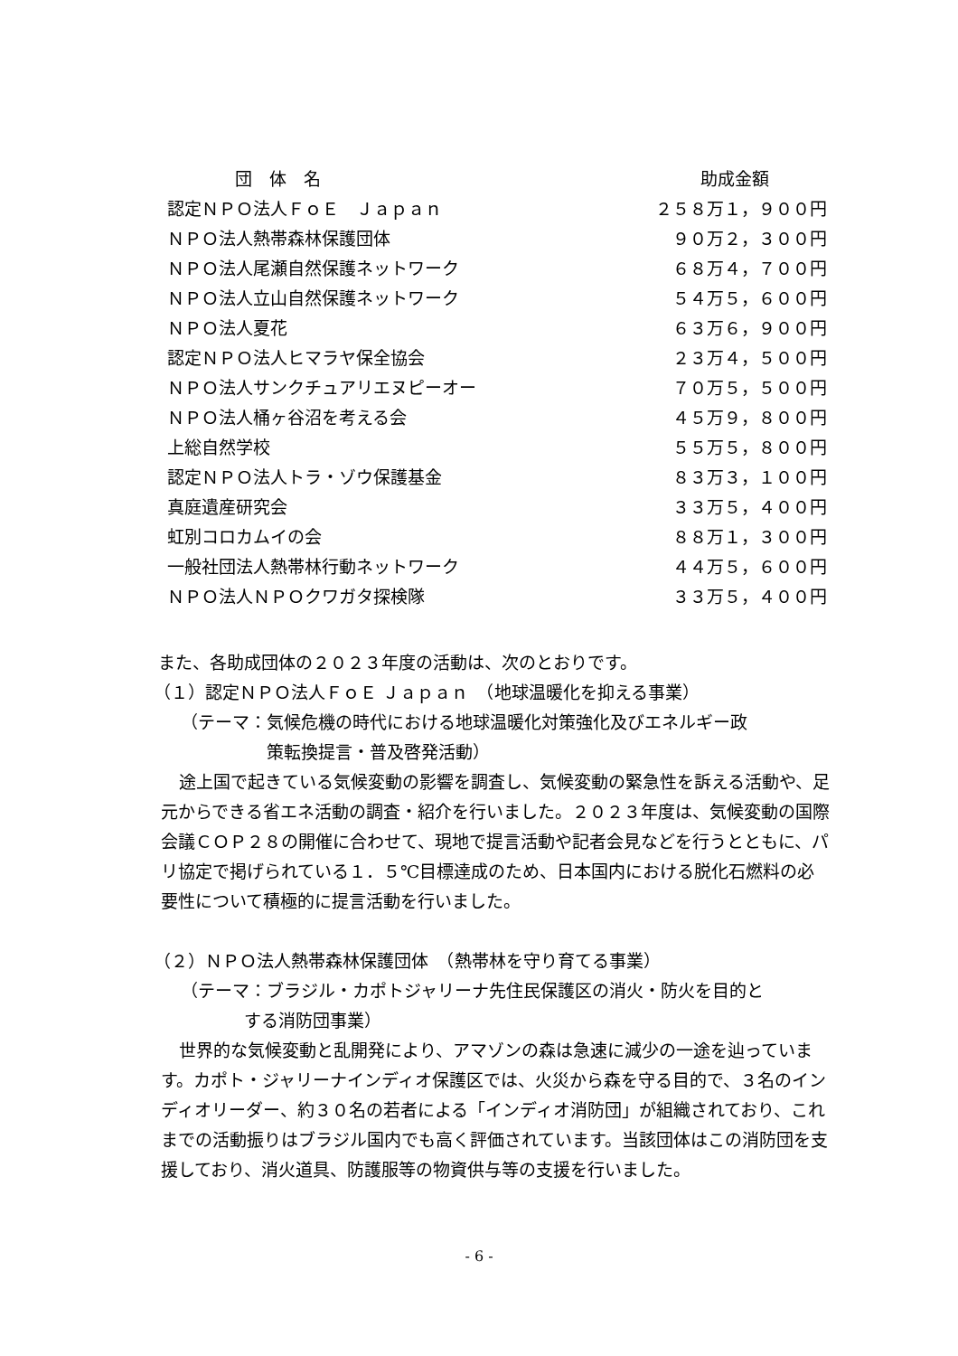| 団 体 名 | 助成金額 |
| --- | --- |
| 認定ＮＰＯ法人ＦｏＥ Ｊａｐａｎ | ２５８万１，９００円 |
| ＮＰＯ法人熱帯森林保護団体 | ９０万２，３００円 |
| ＮＰＯ法人尾瀬自然保護ネットワーク | ６８万４，７００円 |
| ＮＰＯ法人立山自然保護ネットワーク | ５４万５，６００円 |
| ＮＰＯ法人夏花 | ６３万６，９００円 |
| 認定ＮＰＯ法人ヒマラヤ保全協会 | ２３万４，５００円 |
| ＮＰＯ法人サンクチュアリエヌピーオー | ７０万５，５００円 |
| ＮＰＯ法人桶ヶ谷沼を考える会 | ４５万９，８００円 |
| 上総自然学校 | ５５万５，８００円 |
| 認定ＮＰＯ法人トラ・ゾウ保護基金 | ８３万３，１００円 |
| 真庭遺産研究会 | ３３万５，４００円 |
| 虹別コロカムイの会 | ８８万１，３００円 |
| 一般社団法人熱帯林行動ネットワーク | ４４万５，６００円 |
| ＮＰＯ法人ＮＰＯクワガタ探検隊 | ３３万５，４００円 |
また、各助成団体の２０２３年度の活動は、次のとおりです。
（１）認定ＮＰＯ法人ＦｏＥ Ｊａｐａｎ　（地球温暖化を抑える事業）
（テーマ：気候危機の時代における地球温暖化対策強化及びエネルギー政
策転換提言・普及啓発活動）
途上国で起きている気候変動の影響を調査し、気候変動の緊急性を訴える活動や、足元からできる省エネ活動の調査・紹介を行いました。２０２３年度は、気候変動の国際会議ＣＯＰ２８の開催に合わせて、現地で提言活動や記者会見などを行うとともに、パリ協定で掲げられている１．５℃目標達成のため、日本国内における脱化石燃料の必要性について積極的に提言活動を行いました。
（２）ＮＰＯ法人熱帯森林保護団体　（熱帯林を守り育てる事業）
（テーマ：ブラジル・カポトジャリーナ先住民保護区の消火・防火を目的と
する消防団事業）
世界的な気候変動と乱開発により、アマゾンの森は急速に減少の一途を辿っています。カポト・ジャリーナインディオ保護区では、火災から森を守る目的で、３名のインディオリーダー、約３０名の若者による「インディオ消防団」が組織されており、これまでの活動振りはブラジル国内でも高く評価されています。当該団体はこの消防団を支援しており、消火道具、防護服等の物資供与等の支援を行いました。
- 6 -